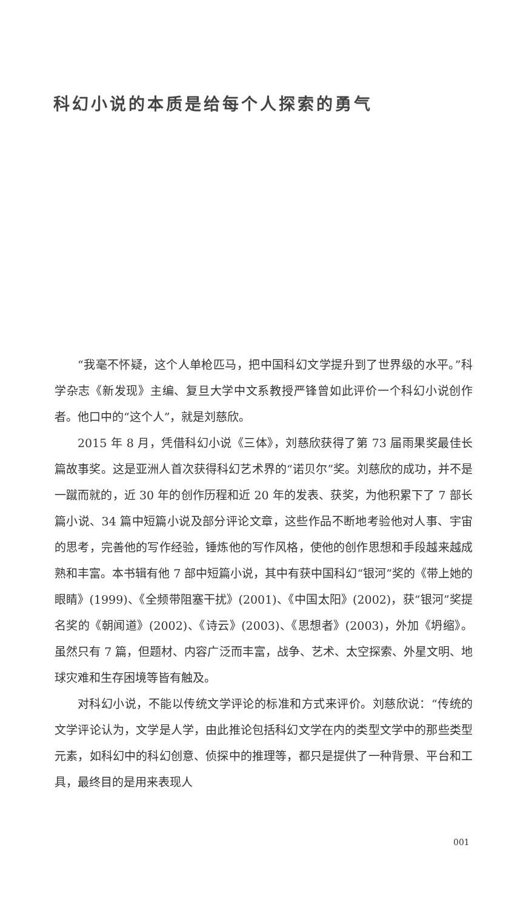科幻小说的本质是给每个人探索的勇气
“我毫不怀疑，这个人单枪匹马，把中国科幻文学提升到了世界级的水平。”科学杂志《新发现》主编、复旦大学中文系教授严锋曾如此评价一个科幻小说创作者。他口中的“这个人”，就是刘慈欣。
2015 年 8 月，凭借科幻小说《三体》，刘慈欣获得了第 73 届雨果奖最佳长篇故事奖。这是亚洲人首次获得科幻艺术界的“诺贝尔”奖。刘慈欣的成功，并不是一蹴而就的，近 30 年的创作历程和近 20 年的发表、获奖，为他积累下了 7 部长篇小说、34 篇中短篇小说及部分评论文章，这些作品不断地考验他对人事、宇宙的思考，完善他的写作经验，锤炼他的写作风格，使他的创作思想和手段越来越成熟和丰富。本书辑有他 7 部中短篇小说，其中有获中国科幻“银河”奖的《带上她的眼睛》(1999)、《全频带阻塞干扰》(2001)、《中国太阳》(2002)，获“银河”奖提名奖的《朝闻道》(2002)、《诗云》(2003)、《思想者》(2003)，外加《坍缩》。虽然只有 7 篇，但题材、内容广泛而丰富，战争、艺术、太空探索、外星文明、地球灾难和生存困境等皆有触及。
对科幻小说，不能以传统文学评论的标准和方式来评价。刘慈欣说：“传统的文学评论认为，文学是人学，由此推论包括科幻文学在内的类型文学中的那些类型元素，如科幻中的科幻创意、侦探中的推理等，都只是提供了一种背景、平台和工具，最终目的是用来表现人
001